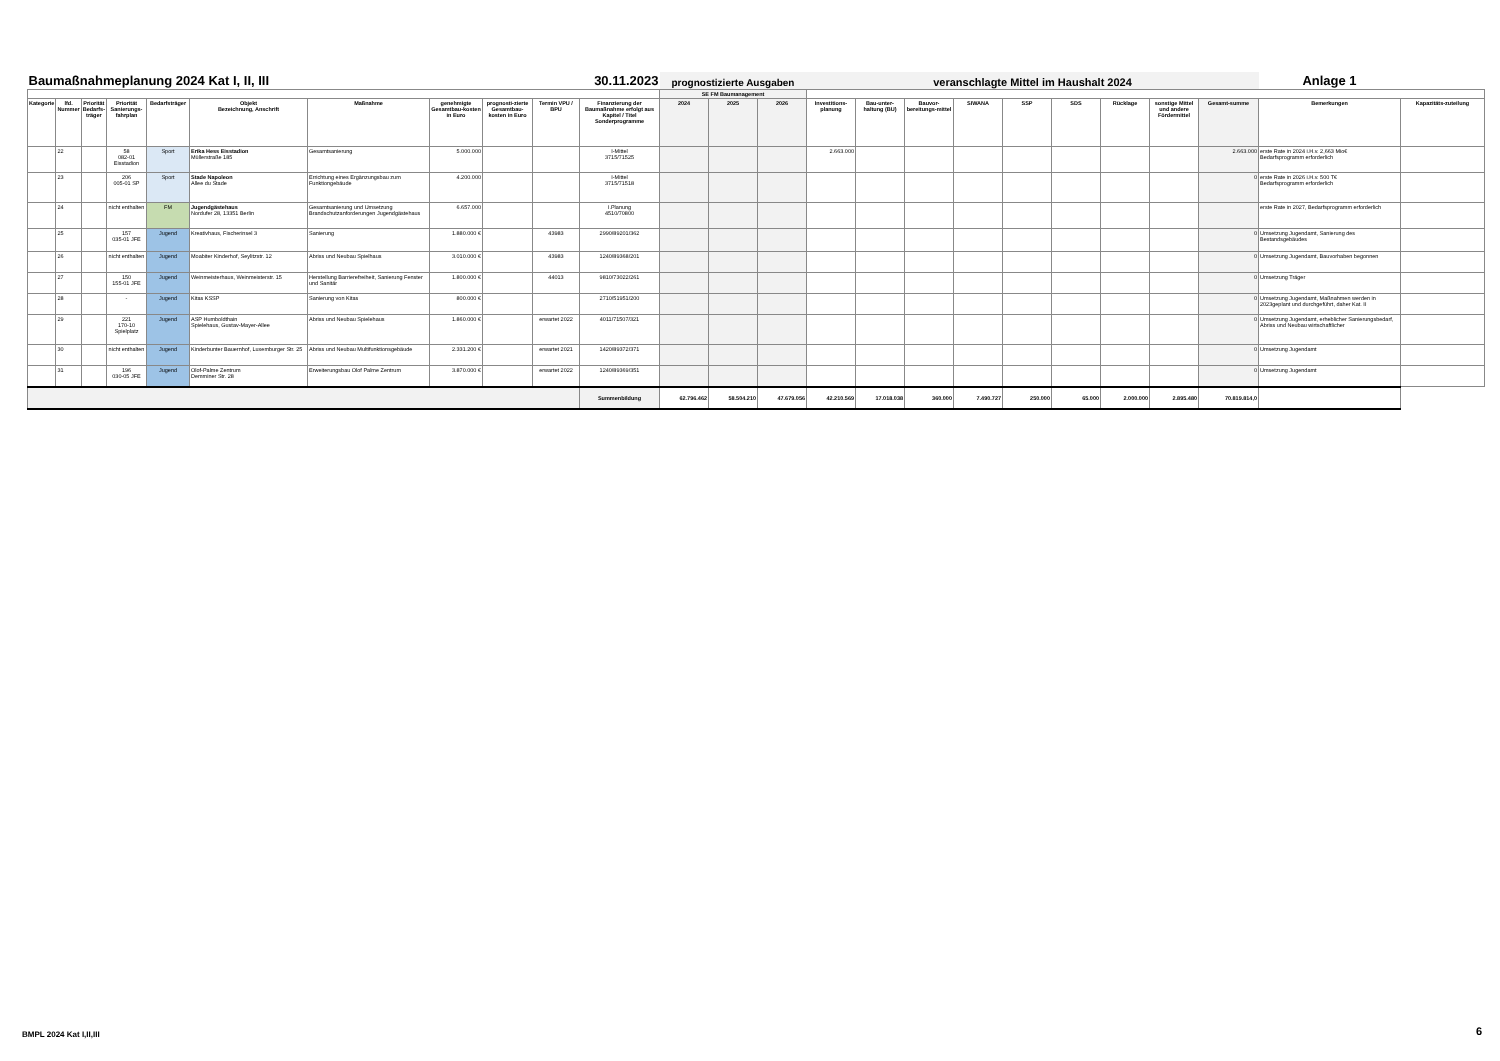| Baumaßnahmeplanung 2024 Kat I, II, III | | | | | | | | | | 30.11.2023 | prognostizierte Ausgaben | | | veranschlagte Mittel im Haushalt 2024 | | | | | | | | | Anlage 1 | |
| | | | | | | | | | | | SE FM Baumanagement | | | | | | | | | | | | | |
| Kategorie | lfd. Nummer | Priorität Bedarfs-träger | Priorität Sanierungs-fahrplan | Bedarfsträger | Objekt Bezeichnung, Anschrift | Maßnahme | genehmigte Gesamtbau-kosten in Euro | prognosti-zierte Gesamtbau-kosten in Euro | Termin VPU / BPU | Finanzierung der Baumaßnahme erfolgt aus Kapitel / Titel Sonderprogramme | 2024 | 2025 | 2026 | Investitions-planung | Bau-unter-haltung (BU) | Bauvor-bereitungs-mittel | SIWANA | SSP | SDS | Rücklage | sonstige Mittel und andere Fördermittel | Gesamt-summe | Bemerkungen | Kapazitäts-zuteilung |
| | 22 | | 58 082-01 Eisstadion | Sport | Erika Hess Eisstadion Müllerstraße 185 | Gesamtsanierung | 5.000.000 | | | I-Mittel 3715/71525 | | | | 2.663.000 | | | | | | | | 2.663.000 | erste Rate in 2024 i.H.v. 2,663 Mio€ Bedarfsprogramm erforderlich | |
| | 23 | | 206 005-01 SP | Sport | Stade Napoleon Allee du Stade | Errichtung eines Ergänzungsbau zum Funktiongebäude | 4.200.000 | | | I-Mittel 3715/71518 | | | | | | | | | | | | 0 | erste Rate in 2026 i.H.v. 500 T€ Bedarfsprogramm erforderlich | |
| | 24 | | nicht enthalten | FM | Jugendgästehaus Nordufer 28, 13351 Berlin | Gesamtsanierung und Umsetzung Brandschutzanforderungen Jugendgästehaus | 6.657.000 | | | I.Planung 4510/70800 | | | | | | | | | | | | | erste Rate in 2027, Bedarfsprogramm erforderlich | |
| | 25 | | 157 035-01 JFE | Jugend | Kreativhaus, Fischerinsel 3 | Sanierung | 1.880.000 € | | 43983 | 2990/89201/362 | | | | | | | | | | | | 0 | Umsetzung Jugendamt, Sanierung des Bestandsgebäudes | |
| | 26 | | nicht enthalten | Jugend | Moabiter Kinderhof, Seylitzstr. 12 | Abriss und Neubau Spielhaus | 3.010.000 € | | 43983 | 1240/89368/201 | | | | | | | | | | | | 0 | Umsetzung Jugendamt, Bauvorhaben begonnen | |
| | 27 | | 150 155-01 JFE | Jugend | Weinmeisterhaus, Weinmeisterstr. 15 | Herstellung Barrierefreiheit, Sanierung Fenster und Sanitär | 1.800.000 € | | 44013 | 9810/73022/261 | | | | | | | | | | | | 0 | Umsetzung Träger | |
| | 28 | | - | Jugend | Kitas KSSP | Sanierung von Kitas | 800.000 € | | | 2710/51951/200 | | | | | | | | | | | | 0 | Umsetzung Jugendamt, Maßnahmen werden in 2023geplant und durchgeführt, daher Kat. II | |
| | 29 | | 221 170-10 Spielplatz | Jugend | ASP Humboldthain Spielehaus, Gustav-Mayer-Allee | Abriss und Neubau Spielehaus | 1.860.000 € | | erwartet 2022 | 4011/71507/321 | | | | | | | | | | | | 0 | Umsetzung Jugendamt, erheblicher Sanierungsbedarf, Abriss und Neubau wirtschaftlicher | |
| | 30 | | nicht enthalten | Jugend | Kinderbunter Bauernhof, Luxemburger Str. 25 | Abriss und Neubau Multifunktionsgebäude | 2.331.200 € | | erwartet 2021 | 1420/89372/371 | | | | | | | | | | | | 0 | Umsetzung Jugendamt | |
| | 31 | | 196 030-05 JFE | Jugend | Olof-Palme Zentrum Demminer Str. 28 | Erweiterungsbau Olof Palme Zentrum | 3.870.000 € | | erwartet 2022 | 1240/89369/351 | | | | | | | | | | | | 0 | Umsetzung Jugendamt | |
| | | | | | | | | | | Summenbildung | 62.796.462 | 58.504.210 | 47.679.056 | 42.210.569 | 17.018.038 | 360.000 | 7.490.727 | 250.000 | 65.000 | 2.000.000 | 2.895.480 | 70.819.814,0 | | |
BMPL 2024 Kat I,II,III 6